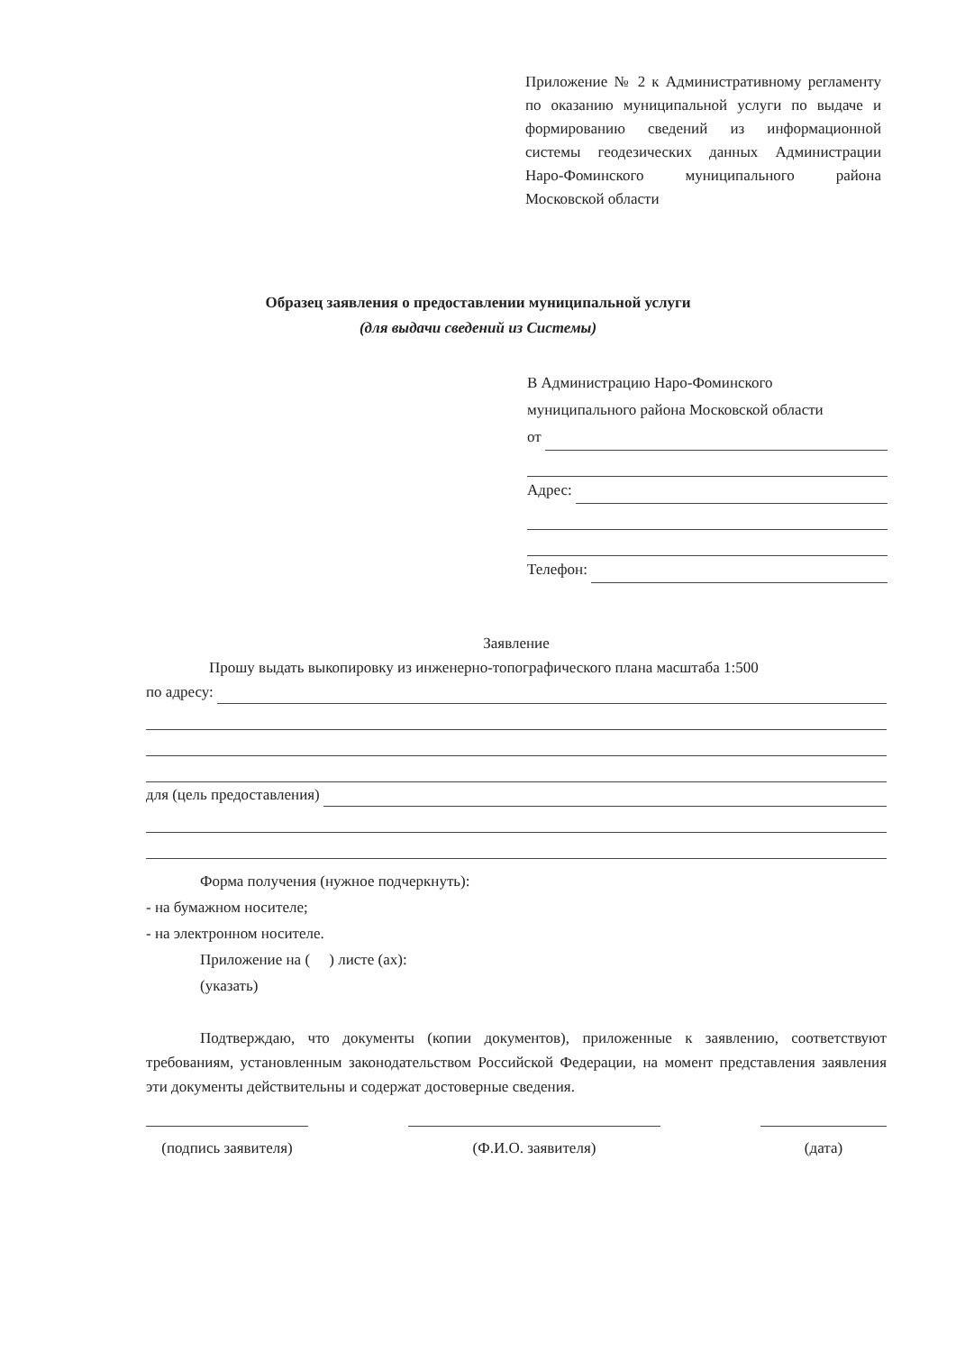Приложение № 2 к Административному регламенту по оказанию муниципальной услуги по выдаче и формированию сведений из информационной системы геодезических данных Администрации Наро-Фоминского муниципального района Московской области
Образец заявления о предоставлении муниципальной услуги
(для выдачи сведений из Системы)
В Администрацию Наро-Фоминского
муниципального района Московской области
от
Адрес:
Телефон:
Заявление
Прошу выдать выкопировку из инженерно-топографического плана масштаба 1:500
по адресу:
для (цель предоставления)
Форма получения (нужное подчеркнуть):
- на бумажном носителе;
- на электронном носителе.
Приложение на ( ) листе (ах):
(указать)
Подтверждаю, что документы (копии документов), приложенные к заявлению, соответствуют требованиям, установленным законодательством Российской Федерации, на момент представления заявления эти документы действительны и содержат достоверные сведения.
(подпись заявителя)
(Ф.И.О. заявителя) (дата)